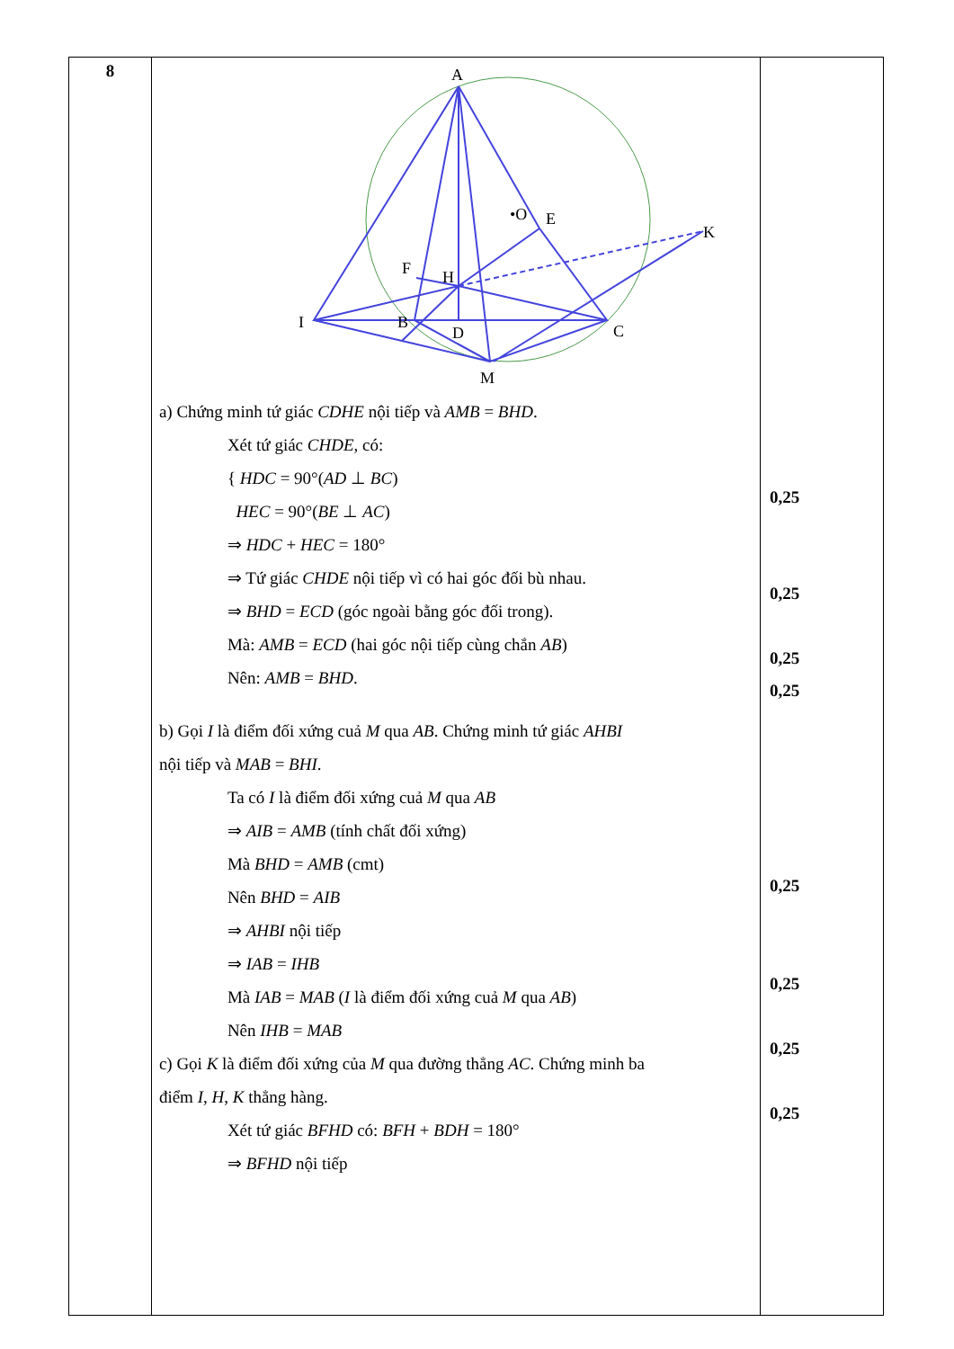| 8 | A •O E K F H I B D C M a) Chứng minh tứ giác CDHE nội tiếp và AMB = BHD . Xét tứ giác CHDE , có: { HDC = 90°( AD ⊥ BC ) HEC = 90°( BE ⊥ AC ) ⇒ HDC + HEC = 180° ⇒ Tứ giác CHDE nội tiếp vì có hai góc đối bù nhau. ⇒ BHD = ECD (góc ngoài bằng góc đối trong). Mà: AMB = ECD (hai góc nội tiếp cùng chắn AB ) Nên: AMB = BHD . b) Gọi I là điểm đối xứng cuả M qua AB . Chứng minh tứ giác AHBI nội tiếp và MAB = BHI . Ta có I là điểm đối xứng cuả M qua AB ⇒ AIB = AMB (tính chất đối xứng) Mà BHD = AMB (cmt) Nên BHD = AIB ⇒ AHBI nội tiếp ⇒ IAB = IHB Mà IAB = MAB ( I là điểm đối xứng cuả M qua AB ) Nên IHB = MAB c) Gọi K là điểm đối xứng của M qua đường thẳng AC . Chứng minh ba điểm I , H , K thẳng hàng. Xét tứ giác BFHD có: BFH + BDH = 180° ⇒ BFHD nội tiếp | 0,25 0,25 0,25 0,25 0,25 0,25 0,25 0,25 |